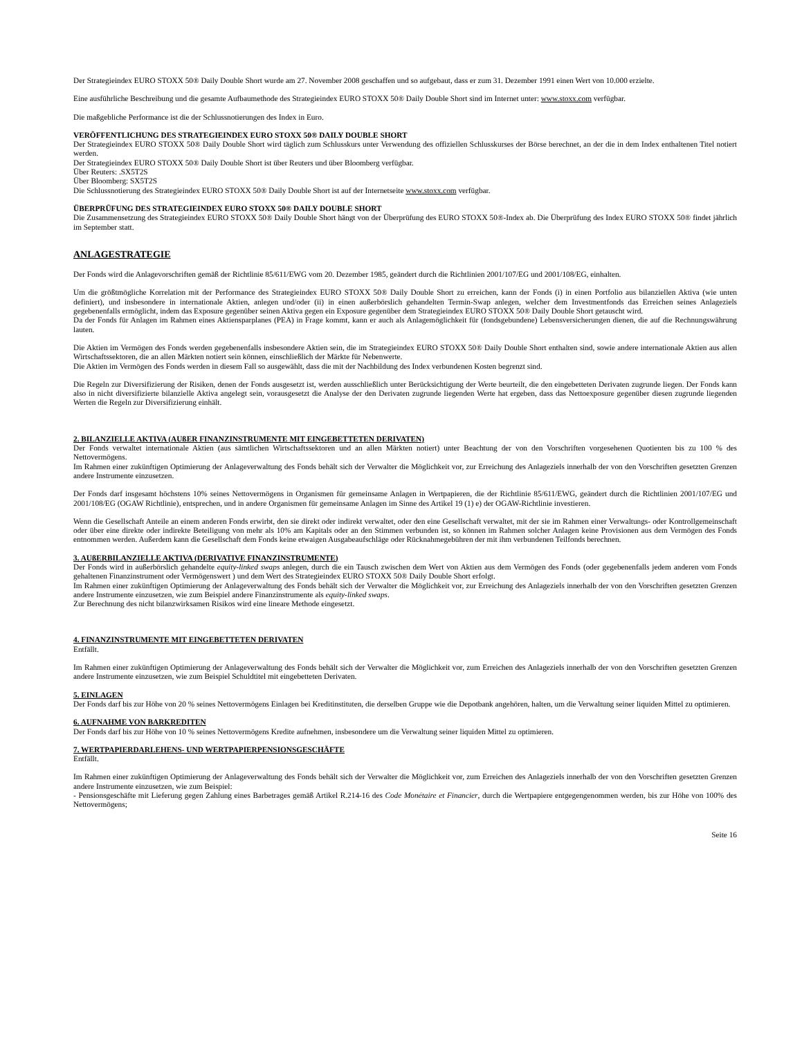Der Strategieindex EURO STOXX 50® Daily Double Short wurde am 27. November 2008 geschaffen und so aufgebaut, dass er zum 31. Dezember 1991 einen Wert von 10.000 erzielte.
Eine ausführliche Beschreibung und die gesamte Aufbaumethode des Strategieindex EURO STOXX 50® Daily Double Short sind im Internet unter: www.stoxx.com verfügbar.
Die maßgebliche Performance ist die der Schlussnotierungen des Index in Euro.
VERÖFFENTLICHUNG DES STRATEGIEINDEX EURO STOXX 50® DAILY DOUBLE SHORT
Der Strategieindex EURO STOXX 50® Daily Double Short wird täglich zum Schlusskurs unter Verwendung des offiziellen Schlusskurses der Börse berechnet, an der die in dem Index enthaltenen Titel notiert werden.
Der Strategieindex EURO STOXX 50® Daily Double Short ist über Reuters und über Bloomberg verfügbar.
Über Reuters: .SX5T2S
Über Bloomberg: SX5T2S
Die Schlussnotierung des Strategieindex EURO STOXX 50® Daily Double Short ist auf der Internetseite www.stoxx.com verfügbar.
ÜBERPRÜFUNG DES STRATEGIEINDEX EURO STOXX 50® DAILY DOUBLE SHORT
Die Zusammensetzung des Strategieindex EURO STOXX 50® Daily Double Short hängt von der Überprüfung des EURO STOXX 50®-Index ab. Die Überprüfung des Index EURO STOXX 50® findet jährlich im September statt.
ANLAGESTRATEGIE
Der Fonds wird die Anlagevorschriften gemäß der Richtlinie 85/611/EWG vom 20. Dezember 1985, geändert durch die Richtlinien 2001/107/EG und 2001/108/EG, einhalten.
Um die größtmögliche Korrelation mit der Performance des Strategieindex EURO STOXX 50® Daily Double Short zu erreichen, kann der Fonds (i) in einen Portfolio aus bilanziellen Aktiva (wie unten definiert), und insbesondere in internationale Aktien, anlegen und/oder (ii) in einen außerbörslich gehandelten Termin-Swap anlegen, welcher dem Investmentfonds das Erreichen seines Anlageziels gegebenenfalls ermöglicht, indem das Exposure gegenüber seinen Aktiva gegen ein Exposure gegenüber dem Strategieindex EURO STOXX 50® Daily Double Short getauscht wird.
Da der Fonds für Anlagen im Rahmen eines Aktiensparplanes (PEA) in Frage kommt, kann er auch als Anlagemöglichkeit für (fondsgebundene) Lebensversicherungen dienen, die auf die Rechnungswährung lauten.
Die Aktien im Vermögen des Fonds werden gegebenenfalls insbesondere Aktien sein, die im Strategieindex EURO STOXX 50® Daily Double Short enthalten sind, sowie andere internationale Aktien aus allen Wirtschaftssektoren, die an allen Märkten notiert sein können, einschließlich der Märkte für Nebenwerte.
Die Aktien im Vermögen des Fonds werden in diesem Fall so ausgewählt, dass die mit der Nachbildung des Index verbundenen Kosten begrenzt sind.
Die Regeln zur Diversifizierung der Risiken, denen der Fonds ausgesetzt ist, werden ausschließlich unter Berücksichtigung der Werte beurteilt, die den eingebetteten Derivaten zugrunde liegen. Der Fonds kann also in nicht diversifizierte bilanzielle Aktiva angelegt sein, vorausgesetzt die Analyse der den Derivaten zugrunde liegenden Werte hat ergeben, dass das Nettoexposure gegenüber diesen zugrunde liegenden Werten die Regeln zur Diversifizierung einhält.
2. BILANZIELLE AKTIVA (AUßER FINANZINSTRUMENTE MIT EINGEBETTETEN DERIVATEN)
Der Fonds verwaltet internationale Aktien (aus sämtlichen Wirtschaftssektoren und an allen Märkten notiert) unter Beachtung der von den Vorschriften vorgesehenen Quotienten bis zu 100 % des Nettovermögens.
Im Rahmen einer zukünftigen Optimierung der Anlageverwaltung des Fonds behält sich der Verwalter die Möglichkeit vor, zur Erreichung des Anlageziels innerhalb der von den Vorschriften gesetzten Grenzen andere Instrumente einzusetzen.
Der Fonds darf insgesamt höchstens 10% seines Nettovermögens in Organismen für gemeinsame Anlagen in Wertpapieren, die der Richtlinie 85/611/EWG, geändert durch die Richtlinien 2001/107/EG und 2001/108/EG (OGAW Richtlinie), entsprechen, und in andere Organismen für gemeinsame Anlagen im Sinne des Artikel 19 (1) e) der OGAW-Richtlinie investieren.
Wenn die Gesellschaft Anteile an einem anderen Fonds erwirbt, den sie direkt oder indirekt verwaltet, oder den eine Gesellschaft verwaltet, mit der sie im Rahmen einer Verwaltungs- oder Kontrollgemeinschaft oder über eine direkte oder indirekte Beteiligung von mehr als 10% am Kapitals oder an den Stimmen verbunden ist, so können im Rahmen solcher Anlagen keine Provisionen aus dem Vermögen des Fonds entnommen werden. Außerdem kann die Gesellschaft dem Fonds keine etwaigen Ausgabeaufschläge oder Rücknahmegebühren der mit ihm verbundenen Teilfonds berechnen.
3. AUßERBILANZIELLE AKTIVA (DERIVATIVE FINANZINSTRUMENTE)
Der Fonds wird in außerbörslich gehandelte equity-linked swaps anlegen, durch die ein Tausch zwischen dem Wert von Aktien aus dem Vermögen des Fonds (oder gegebenenfalls jedem anderen vom Fonds gehaltenen Finanzinstrument oder Vermögenswert ) und dem Wert des Strategieindex EURO STOXX 50® Daily Double Short erfolgt.
Im Rahmen einer zukünftigen Optimierung der Anlageverwaltung des Fonds behält sich der Verwalter die Möglichkeit vor, zur Erreichung des Anlageziels innerhalb der von den Vorschriften gesetzten Grenzen andere Instrumente einzusetzen, wie zum Beispiel andere Finanzinstrumente als equity-linked swaps.
Zur Berechnung des nicht bilanzwirksamen Risikos wird eine lineare Methode eingesetzt.
4. FINANZINSTRUMENTE MIT EINGEBETTETEN DERIVATEN
Entfällt.
Im Rahmen einer zukünftigen Optimierung der Anlageverwaltung des Fonds behält sich der Verwalter die Möglichkeit vor, zum Erreichen des Anlageziels innerhalb der von den Vorschriften gesetzten Grenzen andere Instrumente einzusetzen, wie zum Beispiel Schuldtitel mit eingebetteten Derivaten.
5. EINLAGEN
Der Fonds darf bis zur Höhe von 20 % seines Nettovermögens Einlagen bei Kreditinstituten, die derselben Gruppe wie die Depotbank angehören, halten, um die Verwaltung seiner liquiden Mittel zu optimieren.
6. AUFNAHME VON BARKREDITEN
Der Fonds darf bis zur Höhe von 10 % seines Nettovermögens Kredite aufnehmen, insbesondere um die Verwaltung seiner liquiden Mittel zu optimieren.
7. WERTPAPIERDARLEHENS- UND WERTPAPIERPENSIONSGESCHÄFTE
Entfällt.
Im Rahmen einer zukünftigen Optimierung der Anlageverwaltung des Fonds behält sich der Verwalter die Möglichkeit vor, zum Erreichen des Anlageziels innerhalb der von den Vorschriften gesetzten Grenzen andere Instrumente einzusetzen, wie zum Beispiel:
- Pensionsgeschäfte mit Lieferung gegen Zahlung eines Barbetrages gemäß Artikel R.214-16 des Code Monétaire et Financier, durch die Wertpapiere entgegengenommen werden, bis zur Höhe von 100% des Nettovermögens;
Seite 16